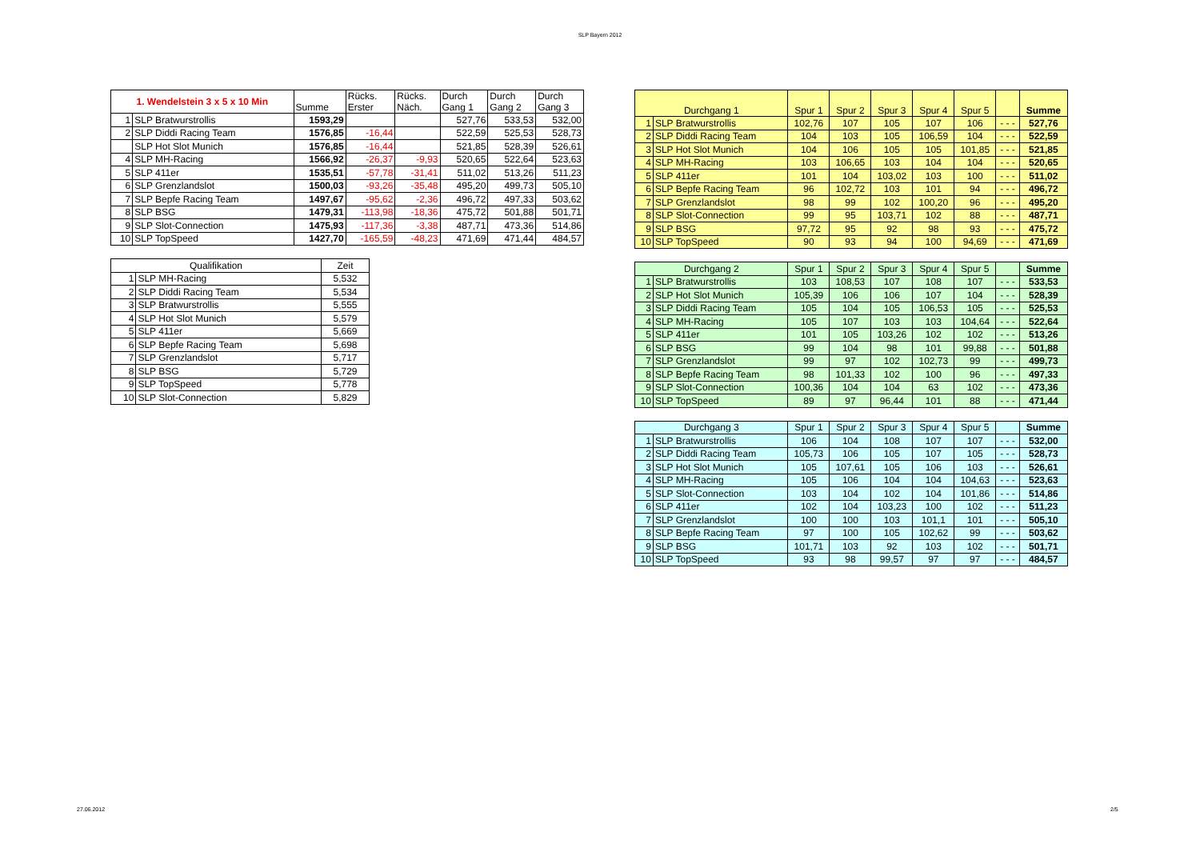SLP Bayern 2012
| 1. Wendelstein 3 x 5 x 10 Min | | Summe | Rücks. Erster | Rücks. Näch. | Durch Gang 1 | Durch Gang 2 | Durch Gang 3 |
| --- | --- | --- | --- | --- | --- | --- | --- |
| 1 | SLP Bratwurstrollis | 1593,29 | | | 527,76 | 533,53 | 532,00 |
| 2 | SLP Diddi Racing Team | 1576,85 | -16,44 | | 522,59 | 525,53 | 528,73 |
| | SLP Hot Slot Munich | 1576,85 | -16,44 | | 521,85 | 528,39 | 526,61 |
| 4 | SLP MH-Racing | 1566,92 | -26,37 | -9,93 | 520,65 | 522,64 | 523,63 |
| 5 | SLP 411er | 1535,51 | -57,78 | -31,41 | 511,02 | 513,26 | 511,23 |
| 6 | SLP Grenzlandslot | 1500,03 | -93,26 | -35,48 | 495,20 | 499,73 | 505,10 |
| 7 | SLP Bepfe Racing Team | 1497,67 | -95,62 | -2,36 | 496,72 | 497,33 | 503,62 |
| 8 | SLP BSG | 1479,31 | -113,98 | -18,36 | 475,72 | 501,88 | 501,71 |
| 9 | SLP Slot-Connection | 1475,93 | -117,36 | -3,38 | 487,71 | 473,36 | 514,86 |
| 10 | SLP TopSpeed | 1427,70 | -165,59 | -48,23 | 471,69 | 471,44 | 484,57 |
| Qualifikation | | Zeit |
| --- | --- | --- |
| 1 | SLP MH-Racing | 5,532 |
| 2 | SLP Diddi Racing Team | 5,534 |
| 3 | SLP Bratwurstrollis | 5,555 |
| 4 | SLP Hot Slot Munich | 5,579 |
| 5 | SLP 411er | 5,669 |
| 6 | SLP Bepfe Racing Team | 5,698 |
| 7 | SLP Grenzlandslot | 5,717 |
| 8 | SLP BSG | 5,729 |
| 9 | SLP TopSpeed | 5,778 |
| 10 | SLP Slot-Connection | 5,829 |
| Durchgang 1 | | Spur 1 | Spur 2 | Spur 3 | Spur 4 | Spur 5 | | Summe |
| --- | --- | --- | --- | --- | --- | --- | --- | --- |
| 1 | SLP Bratwurstrollis | 102,76 | 107 | 105 | 107 | 106 | - - - | 527,76 |
| 2 | SLP Diddi Racing Team | 104 | 103 | 105 | 106,59 | 104 | - - - | 522,59 |
| 3 | SLP Hot Slot Munich | 104 | 106 | 105 | 105 | 101,85 | - - - | 521,85 |
| 4 | SLP MH-Racing | 103 | 106,65 | 103 | 104 | 104 | - - - | 520,65 |
| 5 | SLP 411er | 101 | 104 | 103,02 | 103 | 100 | - - - | 511,02 |
| 6 | SLP Bepfe Racing Team | 96 | 102,72 | 103 | 101 | 94 | - - - | 496,72 |
| 7 | SLP Grenzlandslot | 98 | 99 | 102 | 100,20 | 96 | - - - | 495,20 |
| 8 | SLP Slot-Connection | 99 | 95 | 103,71 | 102 | 88 | - - - | 487,71 |
| 9 | SLP BSG | 97,72 | 95 | 92 | 98 | 93 | - - - | 475,72 |
| 10 | SLP TopSpeed | 90 | 93 | 94 | 100 | 94,69 | - - - | 471,69 |
| Durchgang 2 | | Spur 1 | Spur 2 | Spur 3 | Spur 4 | Spur 5 | | Summe |
| --- | --- | --- | --- | --- | --- | --- | --- | --- |
| 1 | SLP Bratwurstrollis | 103 | 108,53 | 107 | 108 | 107 | - - - | 533,53 |
| 2 | SLP Hot Slot Munich | 105,39 | 106 | 106 | 107 | 104 | - - - | 528,39 |
| 3 | SLP Diddi Racing Team | 105 | 104 | 105 | 106,53 | 105 | - - - | 525,53 |
| 4 | SLP MH-Racing | 105 | 107 | 103 | 103 | 104,64 | - - - | 522,64 |
| 5 | SLP 411er | 101 | 105 | 103,26 | 102 | 102 | - - - | 513,26 |
| 6 | SLP BSG | 99 | 104 | 98 | 101 | 99,88 | - - - | 501,88 |
| 7 | SLP Grenzlandslot | 99 | 97 | 102 | 102,73 | 99 | - - - | 499,73 |
| 8 | SLP Bepfe Racing Team | 98 | 101,33 | 102 | 100 | 96 | - - - | 497,33 |
| 9 | SLP Slot-Connection | 100,36 | 104 | 104 | 63 | 102 | - - - | 473,36 |
| 10 | SLP TopSpeed | 89 | 97 | 96,44 | 101 | 88 | - - - | 471,44 |
| Durchgang 3 | | Spur 1 | Spur 2 | Spur 3 | Spur 4 | Spur 5 | | Summe |
| --- | --- | --- | --- | --- | --- | --- | --- | --- |
| 1 | SLP Bratwurstrollis | 106 | 104 | 108 | 107 | 107 | - - - | 532,00 |
| 2 | SLP Diddi Racing Team | 105,73 | 106 | 105 | 107 | 105 | - - - | 528,73 |
| 3 | SLP Hot Slot Munich | 105 | 107,61 | 105 | 106 | 103 | - - - | 526,61 |
| 4 | SLP MH-Racing | 105 | 106 | 104 | 104 | 104,63 | - - - | 523,63 |
| 5 | SLP Slot-Connection | 103 | 104 | 102 | 104 | 101,86 | - - - | 514,86 |
| 6 | SLP 411er | 102 | 104 | 103,23 | 100 | 102 | - - - | 511,23 |
| 7 | SLP Grenzlandslot | 100 | 100 | 103 | 101,1 | 101 | - - - | 505,10 |
| 8 | SLP Bepfe Racing Team | 97 | 100 | 105 | 102,62 | 99 | - - - | 503,62 |
| 9 | SLP BSG | 101,71 | 103 | 92 | 103 | 102 | - - - | 501,71 |
| 10 | SLP TopSpeed | 93 | 98 | 99,57 | 97 | 97 | - - - | 484,57 |
27.06.2012 2/5